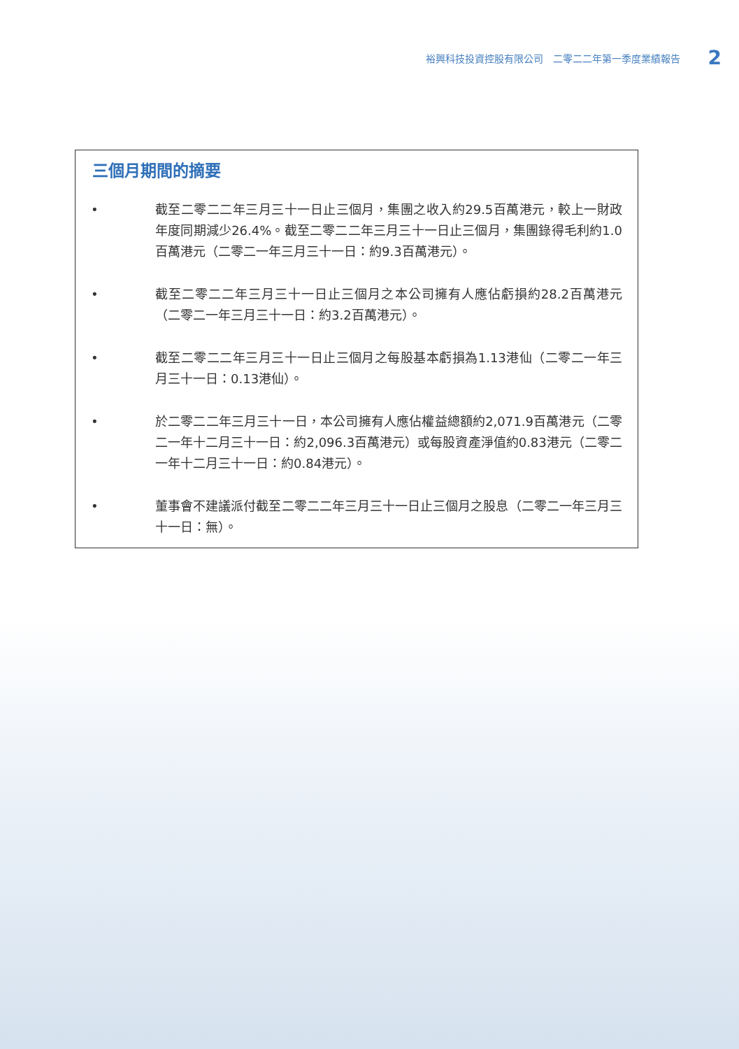裕興科技投資控股有限公司　二零二二年第一季度業績報告 2
三個月期間的摘要
• 截至二零二二年三月三十一日止三個月，集團之收入約29.5百萬港元，較上一財政年度同期減少26.4%。截至二零二二年三月三十一日止三個月，集團錄得毛利約1.0百萬港元（二零二一年三月三十一日：約9.3百萬港元）。
• 截至二零二二年三月三十一日止三個月之本公司擁有人應佔虧損約28.2百萬港元（二零二一年三月三十一日：約3.2百萬港元）。
• 截至二零二二年三月三十一日止三個月之每股基本虧損為1.13港仙（二零二一年三月三十一日：0.13港仙）。
• 於二零二二年三月三十一日，本公司擁有人應佔權益總額約2,071.9百萬港元（二零二一年十二月三十一日：約2,096.3百萬港元）或每股資產淨值約0.83港元（二零二一年十二月三十一日：約0.84港元）。
• 董事會不建議派付截至二零二二年三月三十一日止三個月之股息（二零二一年三月三十一日：無）。